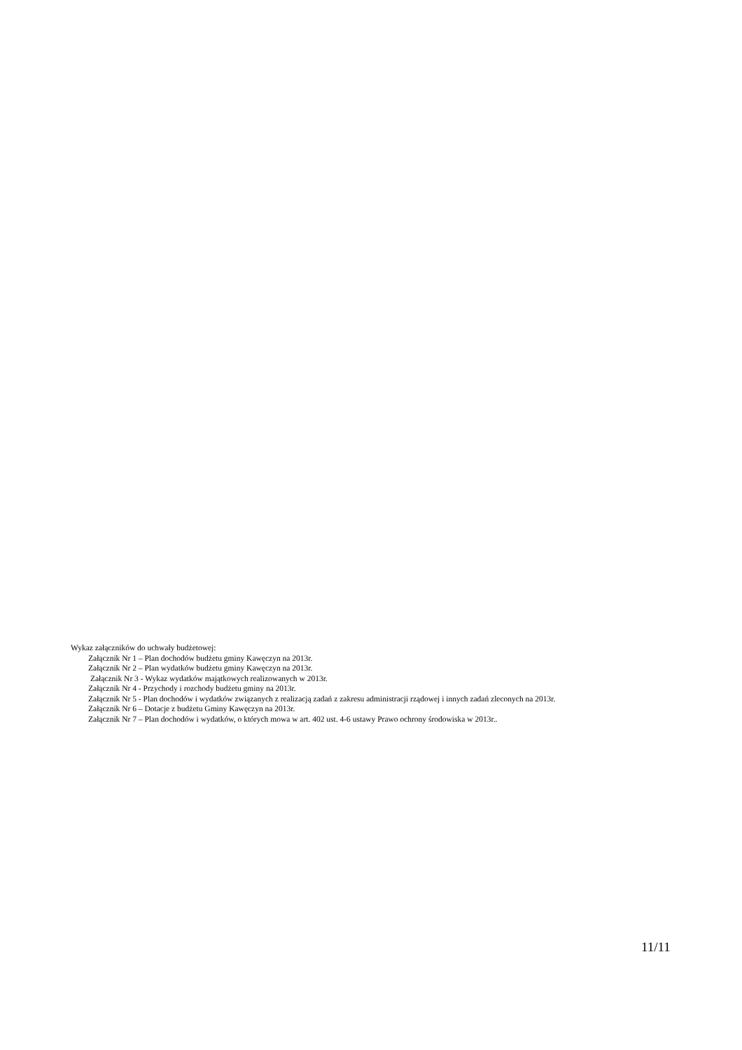Wykaz załączników do uchwały budżetowej:
Załącznik Nr 1 – Plan dochodów budżetu gminy Kawęczyn na 2013r.
Załącznik Nr 2 – Plan wydatków budżetu gminy Kawęczyn na 2013r.
Załącznik Nr 3 - Wykaz wydatków majątkowych realizowanych w 2013r.
Załącznik Nr 4 - Przychody i rozchody budżetu gminy na 2013r.
Załącznik Nr 5 - Plan dochodów i wydatków związanych z realizacją zadań z zakresu administracji rządowej i innych zadań zleconych na 2013r.
Załącznik Nr 6 – Dotacje z budżetu Gminy Kawęczyn na 2013r.
Załącznik Nr 7 – Plan dochodów i wydatków, o których mowa w art. 402 ust. 4-6 ustawy Prawo ochrony środowiska w 2013r..
11/11